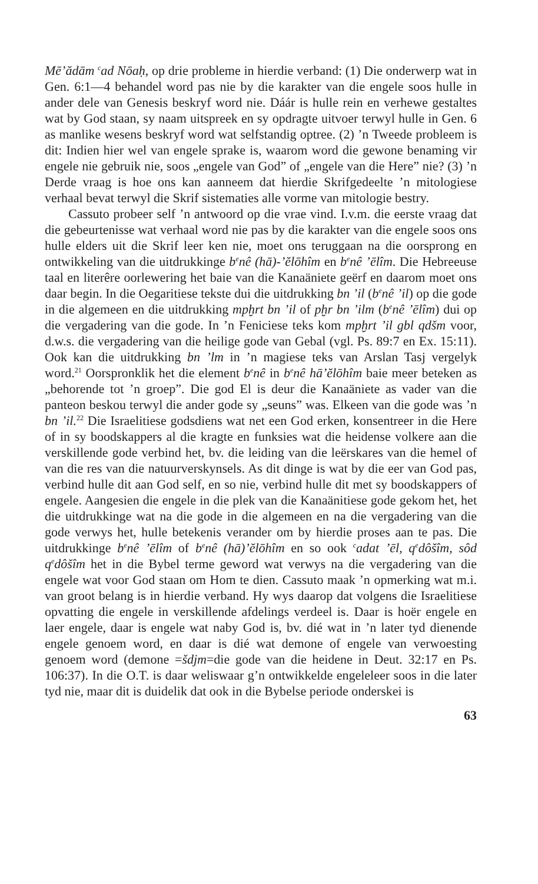Mē’ădām <sup>c</sup>ad Nōaḥ, op drie probleme in hierdie verband: (1) Die onderwerp wat in Gen. 6:1—4 behandel word pas nie by die karakter van die engele soos hulle in ander dele van Genesis beskryf word nie. Dáár is hulle rein en verhewe gestaltes wat by God staan, sy naam uitspreek en sy opdragte uitvoer terwyl hulle in Gen. 6 as manlike wesens beskryf word wat selfstandig optree. (2) ’n Tweede probleem is dit: Indien hier wel van engele sprake is, waarom word die gewone benaming vir engele nie gebruik nie, soos „engele van God” of „engele van die Here” nie? (3) ’n Derde vraag is hoe ons kan aanneem dat hierdie Skrifgedeelte ’n mitologiese verhaal bevat terwyl die Skrif sistematies alle vorme van mitologie bestry.
Cassuto probeer self ’n antwoord op die vrae vind. I.v.m. die eerste vraag dat die gebeurtenisse wat verhaal word nie pas by die karakter van die engele soos ons hulle elders uit die Skrif leer ken nie, moet ons teruggaan na die oorsprong en ontwikkeling van die uitdrukkinge b<sup>e</sup>nê (hā)-’ĕlōhîm en b<sup>e</sup>nê ’ēlîm. Die Hebreeuse taal en literêre oorlewering het baie van die Kanaäniete geërf en daarom moet ons daar begin. In die Oegaritiese tekste dui die uitdrukking bn ’il (b<sup>e</sup>nê ’il) op die gode in die algemeen en die uitdrukking mpḫrt bn ’il of pḫr bn ’ilm (b<sup>e</sup>nê ’ēlîm) dui op die vergadering van die gode. In ’n Feniciese teks kom mpḫrt ’il gbl qdšm voor, d.w.s. die vergadering van die heilige gode van Gebal (vgl. Ps. 89:7 en Ex. 15:11). Ook kan die uitdrukking bn ’lm in ’n magiese teks van Arslan Tasj vergelyk word.<sup>21</sup> Oorspronklik het die element b<sup>e</sup>nê in b<sup>e</sup>nê hā’ĕlōhîm baie meer beteken as „behorende tot ’n groep”. Die god El is deur die Kanaäniete as vader van die panteon beskou terwyl die ander gode sy „seuns” was. Elkeen van die gode was ’n bn ’il.<sup>22</sup> Die Israelitiese godsdiens wat net een God erken, konsentreer in die Here of in sy boodskappers al die kragte en funksies wat die heidense volkere aan die verskillende gode verbind het, bv. die leiding van die leërskares van die hemel of van die res van die natuurverskynsels. As dit dinge is wat by die eer van God pas, verbind hulle dit aan God self, en so nie, verbind hulle dit met sy boodskappers of engele. Aangesien die engele in die plek van die Kanaänitiese gode gekom het, het die uitdrukkinge wat na die gode in die algemeen en na die vergadering van die gode verwys het, hulle betekenis verander om by hierdie proses aan te pas. Die uitdrukkinge b<sup>e</sup>nê ’ēlîm of b<sup>e</sup>nê (hā)’ĕlōhîm en so ook <sup>c</sup>adat ’ēl, q<sup>e</sup>dôšîm, sôd q<sup>e</sup>dôšîm het in die Bybel terme geword wat verwys na die vergadering van die engele wat voor God staan om Hom te dien. Cassuto maak ’n opmerking wat m.i. van groot belang is in hierdie verband. Hy wys daarop dat volgens die Israelitiese opvatting die engele in verskillende afdelings verdeel is. Daar is hoër engele en laer engele, daar is engele wat naby God is, bv. dié wat in ’n later tyd dienende engele genoem word, en daar is dié wat demone of engele van verwoesting genoem word (demone =šdjm=die gode van die heidene in Deut. 32:17 en Ps. 106:37). In die O.T. is daar weliswaar g’n ontwikkelde engeleleer soos in die later tyd nie, maar dit is duidelik dat ook in die Bybelse periode onderskei is
63